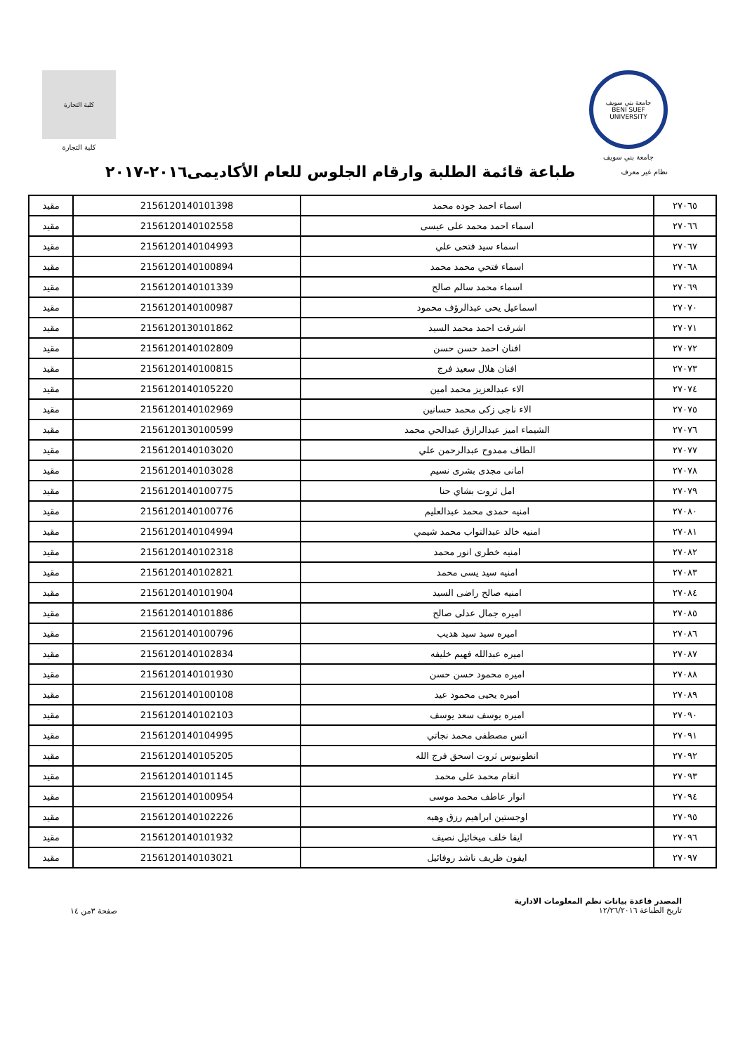جامعة بني سويف
BENI SUEF UNIVERSITY
جامعة بني سويف
كلية التجارة
كلية التجارة
نظام غير معرف
طباعة قائمة الطلبة وارقام الجلوس للعام الأكاديمى٢٠١٦-٢٠١٧
| ٢٧٠٦٥ | اسماء احمد جوده محمد | 2156120140101398 | مقيد |
| ٢٧٠٦٦ | اسماء احمد محمد على عيسى | 2156120140102558 | مقيد |
| ٢٧٠٦٧ | اسماء سيد فتحى علي | 2156120140104993 | مقيد |
| ٢٧٠٦٨ | اسماء فتحي محمد محمد | 2156120140100894 | مقيد |
| ٢٧٠٦٩ | اسماء محمد سالم صالح | 2156120140101339 | مقيد |
| ٢٧٠٧٠ | اسماعيل يحى عبدالرؤف محمود | 2156120140100987 | مقيد |
| ٢٧٠٧١ | اشرقت احمد محمد السيد | 2156120130101862 | مقيد |
| ٢٧٠٧٢ | افنان احمد حسن حسن | 2156120140102809 | مقيد |
| ٢٧٠٧٣ | افنان هلال سعيد فرج | 2156120140100815 | مقيد |
| ٢٧٠٧٤ | الاء عبدالعزيز محمد امين | 2156120140105220 | مقيد |
| ٢٧٠٧٥ | الاء ناجى زكى محمد حسانين | 2156120140102969 | مقيد |
| ٢٧٠٧٦ | الشيماء اميز عبدالرازق عبدالحي محمد | 2156120130100599 | مقيد |
| ٢٧٠٧٧ | الطاف ممدوح عبدالرحمن علي | 2156120140103020 | مقيد |
| ٢٧٠٧٨ | امانى مجدى بشرى نسيم | 2156120140103028 | مقيد |
| ٢٧٠٧٩ | امل ثروت بشاي حنا | 2156120140100775 | مقيد |
| ٢٧٠٨٠ | امنيه حمدى محمد عبدالعليم | 2156120140100776 | مقيد |
| ٢٧٠٨١ | امنيه خالد عبدالتواب محمد شيمي | 2156120140104994 | مقيد |
| ٢٧٠٨٢ | امنيه خطرى انور محمد | 2156120140102318 | مقيد |
| ٢٧٠٨٣ | امنيه سيد يسى محمد | 2156120140102821 | مقيد |
| ٢٧٠٨٤ | امنيه صالح راضى السيد | 2156120140101904 | مقيد |
| ٢٧٠٨٥ | اميره جمال عدلى صالح | 2156120140101886 | مقيد |
| ٢٧٠٨٦ | اميره سيد سيد هديب | 2156120140100796 | مقيد |
| ٢٧٠٨٧ | اميره عبدالله فهيم خليفه | 2156120140102834 | مقيد |
| ٢٧٠٨٨ | اميره محمود حسن حسن | 2156120140101930 | مقيد |
| ٢٧٠٨٩ | اميره يحيى محمود عيد | 2156120140100108 | مقيد |
| ٢٧٠٩٠ | اميره يوسف سعد يوسف | 2156120140102103 | مقيد |
| ٢٧٠٩١ | انس مصطفى محمد نجاتي | 2156120140104995 | مقيد |
| ٢٧٠٩٢ | انطونيوس ثروت اسحق فرج الله | 2156120140105205 | مقيد |
| ٢٧٠٩٣ | انغام محمد على محمد | 2156120140101145 | مقيد |
| ٢٧٠٩٤ | انوار عاطف محمد موسى | 2156120140100954 | مقيد |
| ٢٧٠٩٥ | اوجستين ابراهيم رزق وهبه | 2156120140102226 | مقيد |
| ٢٧٠٩٦ | ايفا خلف ميخائيل نصيف | 2156120140101932 | مقيد |
| ٢٧٠٩٧ | ايفون ظريف ناشد روفائيل | 2156120140103021 | مقيد |
المصدر قاعدة بيانات نظم المعلومات الادارية
تاريخ الطباعة ١٢/٢٦/٢٠١٦
صفحة ٣من ١٤